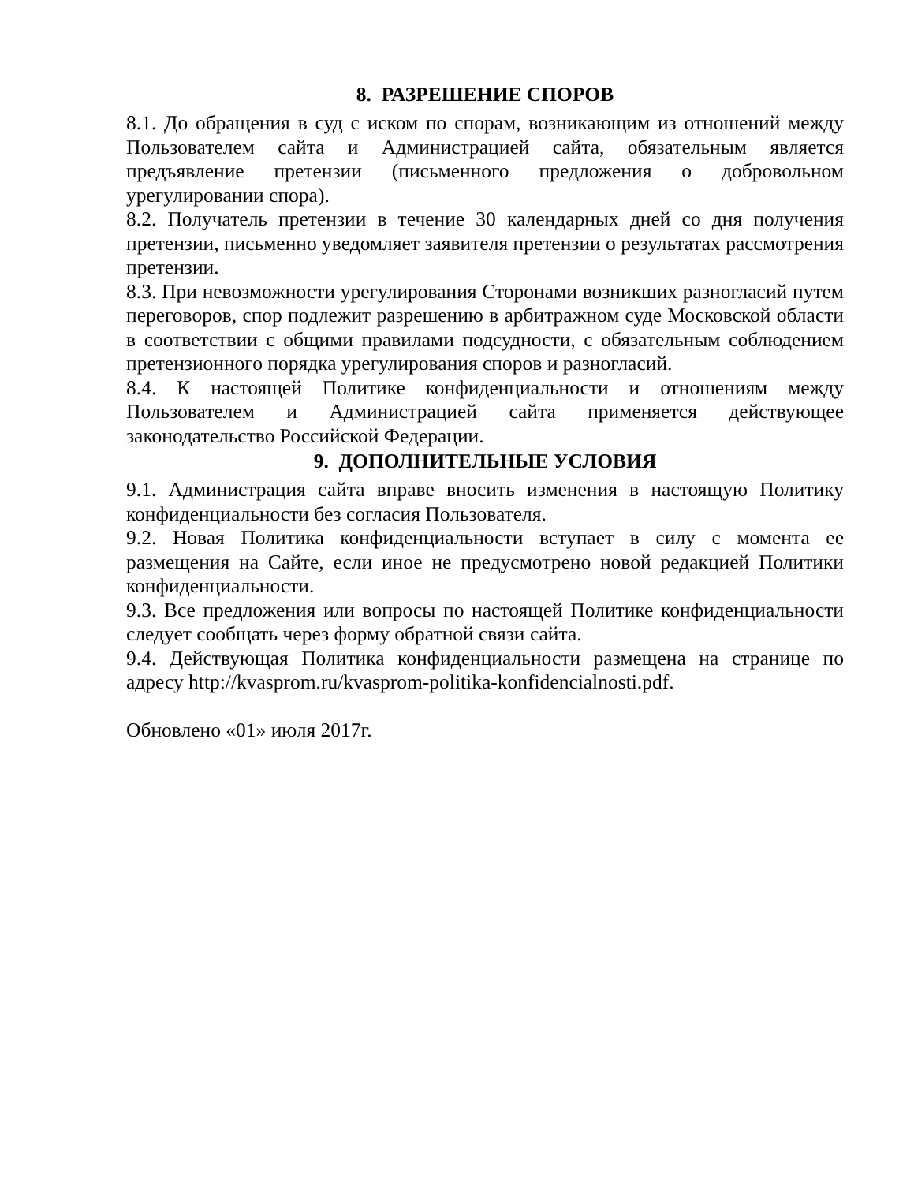8. РАЗРЕШЕНИЕ СПОРОВ
8.1. До обращения в суд с иском по спорам, возникающим из отношений между Пользователем сайта и Администрацией сайта, обязательным является предъявление претензии (письменного предложения о добровольном урегулировании спора).
8.2. Получатель претензии в течение 30 календарных дней со дня получения претензии, письменно уведомляет заявителя претензии о результатах рассмотрения претензии.
8.3. При невозможности урегулирования Сторонами возникших разногласий путем переговоров, спор подлежит разрешению в арбитражном суде Московской области в соответствии с общими правилами подсудности, с обязательным соблюдением претензионного порядка урегулирования споров и разногласий.
8.4. К настоящей Политике конфиденциальности и отношениям между Пользователем и Администрацией сайта применяется действующее законодательство Российской Федерации.
9. ДОПОЛНИТЕЛЬНЫЕ УСЛОВИЯ
9.1. Администрация сайта вправе вносить изменения в настоящую Политику конфиденциальности без согласия Пользователя.
9.2. Новая Политика конфиденциальности вступает в силу с момента ее размещения на Сайте, если иное не предусмотрено новой редакцией Политики конфиденциальности.
9.3. Все предложения или вопросы по настоящей Политике конфиденциальности следует сообщать через форму обратной связи сайта.
9.4. Действующая Политика конфиденциальности размещена на странице по адресу http://kvasprom.ru/kvasprom-politika-konfidencialnosti.pdf.
Обновлено «01» июля 2017г.